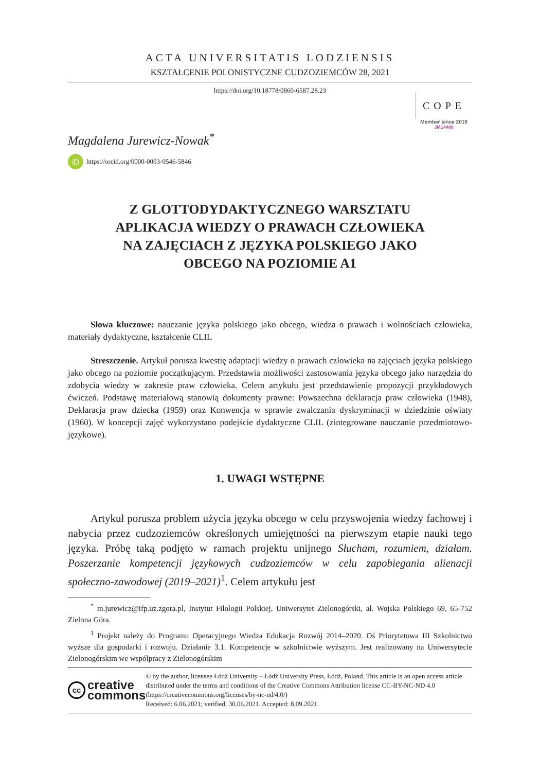ACTA UNIVERSITATIS LODZIENSIS
KSZTAŁCENIE POLONISTYCZNE CUDZOZIEMCÓW 28, 2021
https://doi.org/10.18778/0860-6587.28.23
COPE
Member since 2019
JM14480
Magdalena Jurewicz-Nowak<sup>*</sup>
iD https://orcid.org/0000-0003-0546-5846
Z GLOTTODYDAKTYCZNEGO WARSZTATU
APLIKACJA WIEDZY O PRAWACH CZŁOWIEKA
NA ZAJĘCIACH Z JĘZYKA POLSKIEGO JAKO
OBCEGO NA POZIOMIE A1
Słowa kluczowe: nauczanie języka polskiego jako obcego, wiedza o prawach i wolnościach człowieka, materiały dydaktyczne, kształcenie CLIL
Streszczenie. Artykuł porusza kwestię adaptacji wiedzy o prawach człowieka na zajęciach języka polskiego jako obcego na poziomie początkującym. Przedstawia możliwości zastosowania języka obcego jako narzędzia do zdobycia wiedzy w zakresie praw człowieka. Celem artykułu jest przedstawienie propozycji przykładowych ćwiczeń. Podstawę materiałową stanowią dokumenty prawne: Powszechna deklaracja praw człowieka (1948), Deklaracja praw dziecka (1959) oraz Konwencja w sprawie zwalczania dyskryminacji w dziedzinie oświaty (1960). W koncepcji zajęć wykorzystano podejście dydaktyczne CLIL (zintegrowane nauczanie przedmiotowo-językowe).
1. UWAGI WSTĘPNE
Artykuł porusza problem użycia języka obcego w celu przyswojenia wiedzy fachowej i nabycia przez cudzoziemców określonych umiejętności na pierwszym etapie nauki tego języka. Próbę taką podjęto w ramach projektu unijnego Słucham, rozumiem, działam. Poszerzanie kompetencji językowych cudzoziemców w celu zapobiegania alienacji społeczno-zawodowej (2019–2021)<sup>1</sup>. Celem artykułu jest
<sup>*</sup> m.jurewicz@ifp.uz.zgora.pl, Instytut Filologii Polskiej, Uniwersytet Zielonogórski, al. Wojska Polskiego 69, 65-752 Zielona Góra.
<sup>1</sup> Projekt należy do Programu Operacyjnego Wiedza Edukacja Rozwój 2014–2020. Oś Priorytetowa III Szkolnictwo wyższe dla gospodarki i rozwoju. Działanie 3.1. Kompetencje w szkolnictwie wyższym. Jest realizowany na Uniwersytecie Zielonogórskim we współpracy z Zielonogórskim
cc creative
commons
© by the author, licensee Łódź University – Łódź University Press, Łódź, Poland. This article is an open access article distributed under the terms and conditions of the Creative Commons Attribution license CC-BY-NC-ND 4.0 (https://creativecommons.org/licenses/by-nc-nd/4.0/)
Received: 6.06.2021; verified: 30.06.2021. Accepted: 8.09.2021.